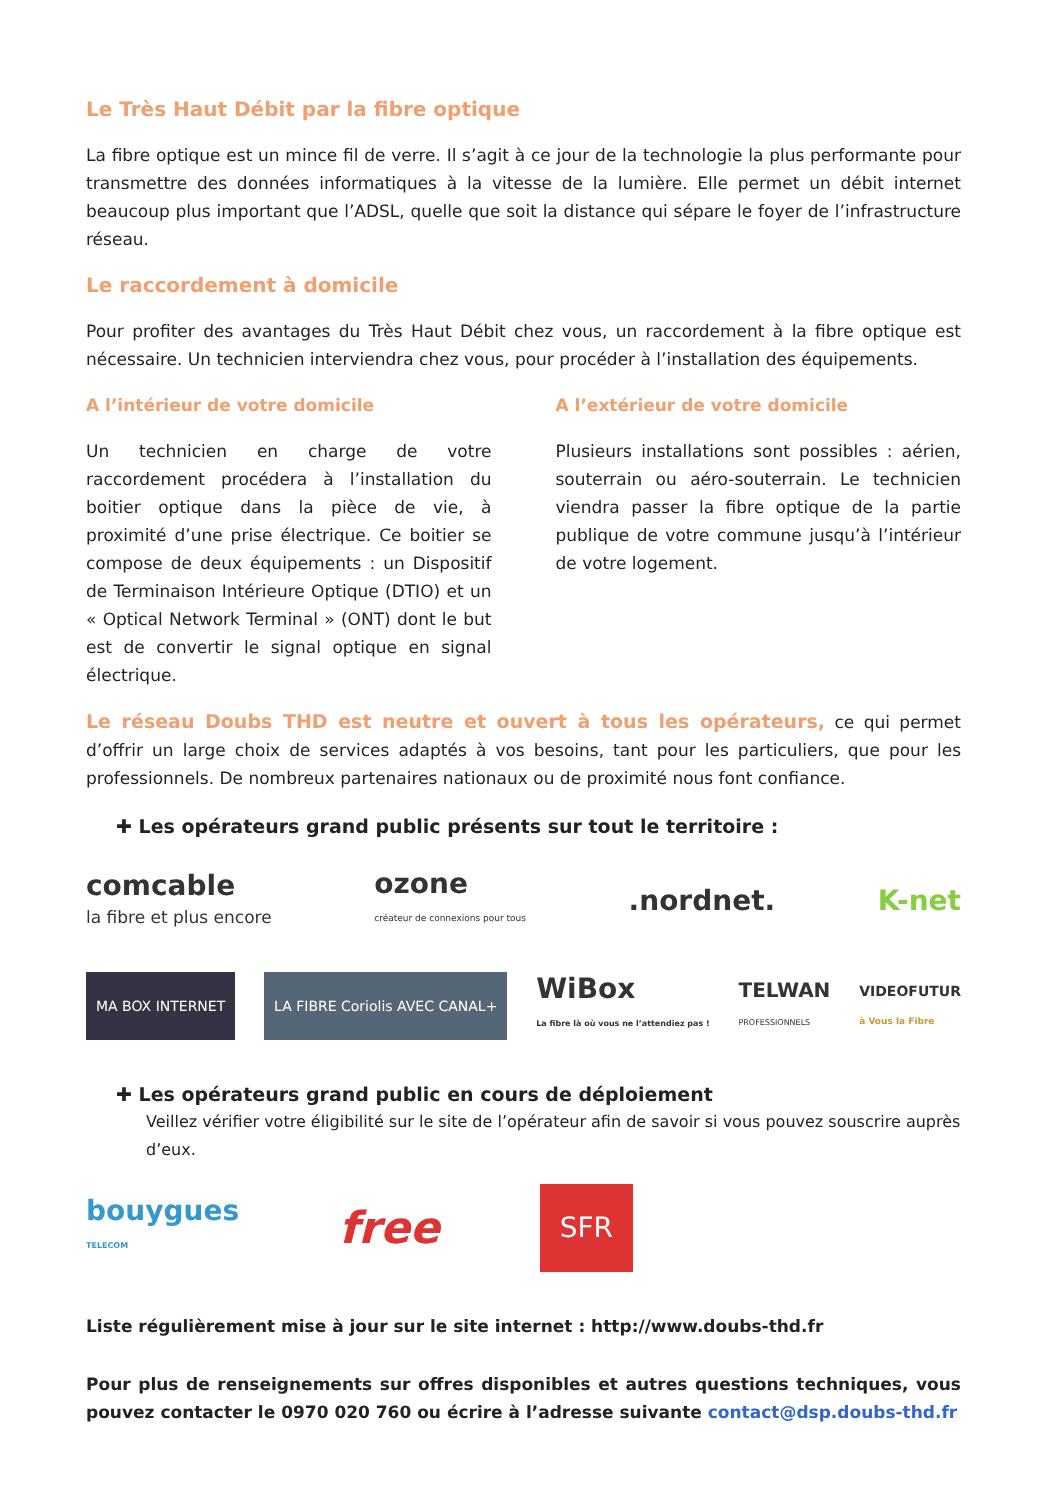Le Très Haut Débit par la fibre optique
La fibre optique est un mince fil de verre. Il s’agit à ce jour de la technologie la plus performante pour transmettre des données informatiques à la vitesse de la lumière. Elle permet un débit internet beaucoup plus important que l’ADSL, quelle que soit la distance qui sépare le foyer de l’infrastructure réseau.
Le raccordement à domicile
Pour profiter des avantages du Très Haut Débit chez vous, un raccordement à la fibre optique est nécessaire. Un technicien interviendra chez vous, pour procéder à l’installation des équipements.
A l’intérieur de votre domicile
Un technicien en charge de votre raccordement procédera à l’installation du boitier optique dans la pièce de vie, à proximité d’une prise électrique. Ce boitier se compose de deux équipements : un Dispositif de Terminaison Intérieure Optique (DTIO) et un « Optical Network Terminal » (ONT) dont le but est de convertir le signal optique en signal électrique.
A l’extérieur de votre domicile
Plusieurs installations sont possibles : aérien, souterrain ou aéro-souterrain. Le technicien viendra passer la fibre optique de la partie publique de votre commune jusqu’à l’intérieur de votre logement.
Le réseau Doubs THD est neutre et ouvert à tous les opérateurs, ce qui permet d’offrir un large choix de services adaptés à vos besoins, tant pour les particuliers, que pour les professionnels. De nombreux partenaires nationaux ou de proximité nous font confiance.
✚ Les opérateurs grand public présents sur tout le territoire :
comcable
la fibre et plus encore ozone
créateur de connexions pour tous.nordnet. K-net
MA BOX INTERNET LA FIBRE Coriolis AVEC CANAL+ WiBox
La fibre là où vous ne l’attendiez pas ! TELWAN
PROFESSIONNELS VIDEOFUTUR
à Vous la Fibre
✚ Les opérateurs grand public en cours de déploiement
Veillez vérifier votre éligibilité sur le site de l’opérateur afin de savoir si vous pouvez souscrire auprès d’eux.
bouygues
TELECOM free SFR
Liste régulièrement mise à jour sur le site internet : http://www.doubs-thd.fr
Pour plus de renseignements sur offres disponibles et autres questions techniques, vous pouvez contacter le 0970 020 760 ou écrire à l’adresse suivante contact@dsp.doubs-thd.fr